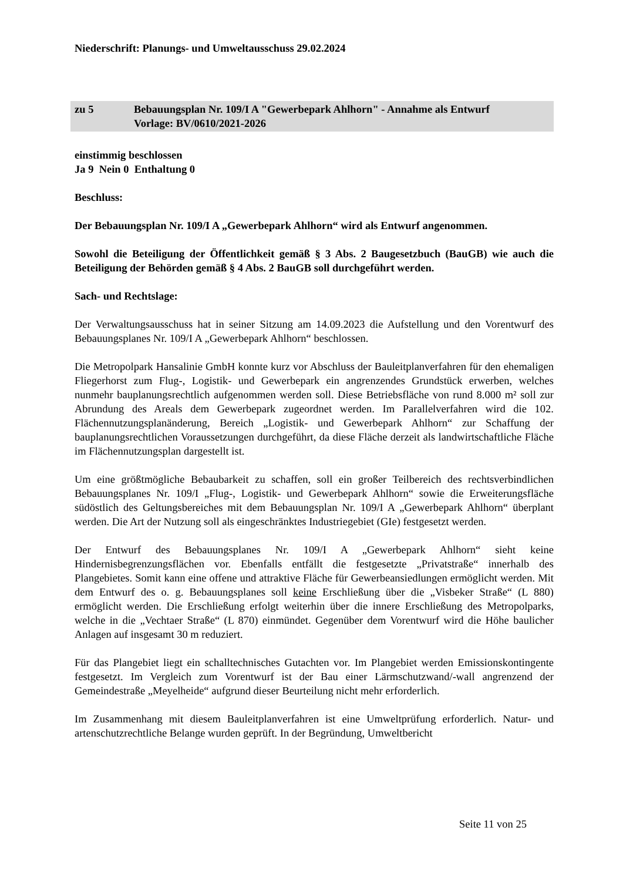Niederschrift: Planungs- und Umweltausschuss 29.02.2024
zu 5 Bebauungsplan Nr. 109/I A "Gewerbepark Ahlhorn" - Annahme als Entwurf
Vorlage: BV/0610/2021-2026
einstimmig beschlossen
Ja 9 Nein 0 Enthaltung 0
Beschluss:
Der Bebauungsplan Nr. 109/I A „Gewerbepark Ahlhorn“ wird als Entwurf angenommen.
Sowohl die Beteiligung der Öffentlichkeit gemäß § 3 Abs. 2 Baugesetzbuch (BauGB) wie auch die Beteiligung der Behörden gemäß § 4 Abs. 2 BauGB soll durchgeführt werden.
Sach- und Rechtslage:
Der Verwaltungsausschuss hat in seiner Sitzung am 14.09.2023 die Aufstellung und den Vorentwurf des Bebauungsplanes Nr. 109/I A „Gewerbepark Ahlhorn“ beschlossen.
Die Metropolpark Hansalinie GmbH konnte kurz vor Abschluss der Bauleitplanverfahren für den ehemaligen Fliegerhorst zum Flug-, Logistik- und Gewerbepark ein angrenzendes Grundstück erwerben, welches nunmehr bauplanungsrechtlich aufgenommen werden soll. Diese Betriebsfläche von rund 8.000 m² soll zur Abrundung des Areals dem Gewerbepark zugeordnet werden. Im Parallelverfahren wird die 102. Flächennutzungsplanänderung, Bereich „Logistik- und Gewerbepark Ahlhorn“ zur Schaffung der bauplanungsrechtlichen Voraussetzungen durchgeführt, da diese Fläche derzeit als landwirtschaftliche Fläche im Flächennutzungsplan dargestellt ist.
Um eine größtmögliche Bebaubarkeit zu schaffen, soll ein großer Teilbereich des rechtsverbindlichen Bebauungsplanes Nr. 109/I „Flug-, Logistik- und Gewerbepark Ahlhorn“ sowie die Erweiterungsfläche südöstlich des Geltungsbereiches mit dem Bebauungsplan Nr. 109/I A „Gewerbepark Ahlhorn“ überplant werden. Die Art der Nutzung soll als eingeschränktes Industriegebiet (GIe) festgesetzt werden.
Der Entwurf des Bebauungsplanes Nr. 109/I A „Gewerbepark Ahlhorn“ sieht keine Hindernisbegrenzungsflächen vor. Ebenfalls entfällt die festgesetzte „Privatstraße“ innerhalb des Plangebietes. Somit kann eine offene und attraktive Fläche für Gewerbeansiedlungen ermöglicht werden. Mit dem Entwurf des o. g. Bebauungsplanes soll keine Erschließung über die „Visbeker Straße“ (L 880) ermöglicht werden. Die Erschließung erfolgt weiterhin über die innere Erschließung des Metropolparks, welche in die „Vechtaer Straße“ (L 870) einmündet. Gegenüber dem Vorentwurf wird die Höhe baulicher Anlagen auf insgesamt 30 m reduziert.
Für das Plangebiet liegt ein schalltechnisches Gutachten vor. Im Plangebiet werden Emissionskontingente festgesetzt. Im Vergleich zum Vorentwurf ist der Bau einer Lärmschutzwand/-wall angrenzend der Gemeindestraße „Meyelheide“ aufgrund dieser Beurteilung nicht mehr erforderlich.
Im Zusammenhang mit diesem Bauleitplanverfahren ist eine Umweltprüfung erforderlich. Natur- und artenschutzrechtliche Belange wurden geprüft. In der Begründung, Umweltbericht
Seite 11 von 25